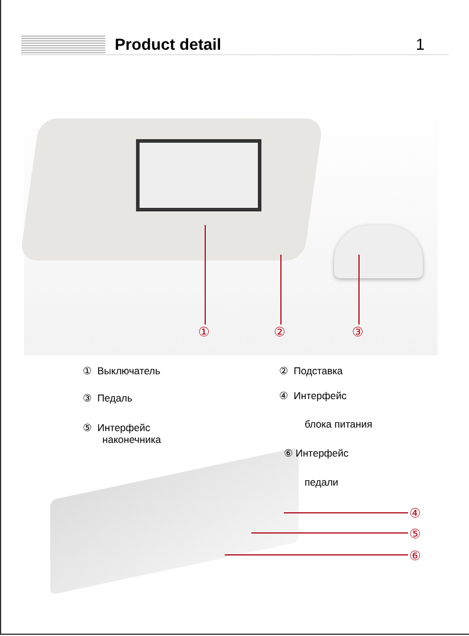Product detail 1
① ② ③
④
⑤
⑥
① Выключатель ② Подставка
③ Педаль ④ Интерфейс
блока питания
⑤ Интерфейс
наконечника
⑥ Интерфейс
педали